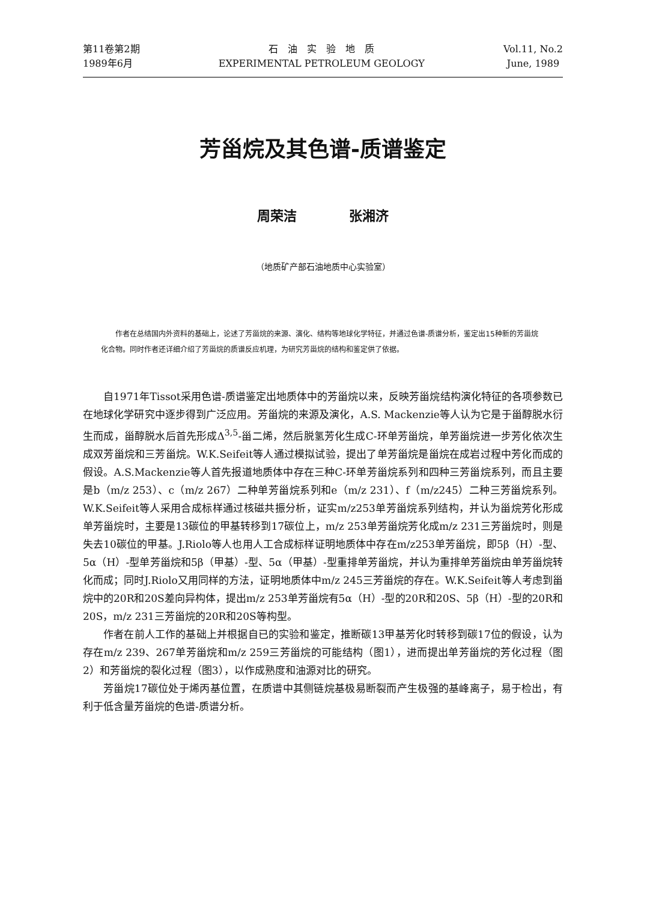第11卷第2期
1989年6月
石　油　实　验　地　质
EXPERIMENTAL PETROLEUM GEOLOGY
Vol.11, No.2
June, 1989
芳甾烷及其色谱-质谱鉴定
周荣洁 张湘济
（地质矿产部石油地质中心实验室）
作者在总结国内外资料的基础上，论述了芳甾烷的来源、演化、结构等地球化学特征，并通过色谱-质谱分析，鉴定出15种新的芳甾烷化合物。同时作者还详细介绍了芳甾烷的质谱反应机理，为研究芳甾烷的结构和鉴定供了依据。
自1971年Tissot采用色谱-质谱鉴定出地质体中的芳甾烷以来，反映芳甾烷结构演化特征的各项参数已在地球化学研究中逐步得到广泛应用。芳甾烷的来源及演化，A.S. Mackenzie等人认为它是于甾醇脱水衍生而成，甾醇脱水后首先形成Δ<sup>3,5</sup>-甾二烯，然后脱氢芳化生成C-环单芳甾烷，单芳甾烷进一步芳化依次生成双芳甾烷和三芳甾烷。W.K.Seifeit等人通过模拟试验，提出了单芳甾烷是甾烷在成岩过程中芳化而成的假设。A.S.Mackenzie等人首先报道地质体中存在三种C-环单芳甾烷系列和四种三芳甾烷系列，而且主要是b（m/z 253）、c（m/z 267）二种单芳甾烷系列和e（m/z 231）、f（m/z245）二种三芳甾烷系列。W.K.Seifeit等人采用合成标样通过核磁共振分析，证实m/z253单芳甾烷系列结构，并认为甾烷芳化形成单芳甾烷时，主要是13碳位的甲基转移到17碳位上，m/z 253单芳甾烷芳化成m/z 231三芳甾烷时，则是失去10碳位的甲基。J.Riolo等人也用人工合成标样证明地质体中存在m/z253单芳甾烷，即5β（H）-型、5α（H）-型单芳甾烷和5β（甲基）-型、5α（甲基）-型重排单芳甾烷，并认为重排单芳甾烷由单芳甾烷转化而成；同时J.Riolo又用同样的方法，证明地质体中m/z 245三芳甾烷的存在。W.K.Seifeit等人考虑到甾烷中的20R和20S差向异构体，提出m/z 253单芳甾烷有5α（H）-型的20R和20S、5β（H）-型的20R和20S，m/z 231三芳甾烷的20R和20S等构型。
作者在前人工作的基础上并根据自已的实验和鉴定，推断碳13甲基芳化时转移到碳17位的假设，认为存在m/z 239、267单芳甾烷和m/z 259三芳甾烷的可能结构（图1），进而提出单芳甾烷的芳化过程（图2）和芳甾烷的裂化过程（图3），以作成熟度和油源对比的研究。
芳甾烷17碳位处于烯丙基位置，在质谱中其侧链烷基极易断裂而产生极强的基峰离子，易于检出，有利于低含量芳甾烷的色谱-质谱分析。